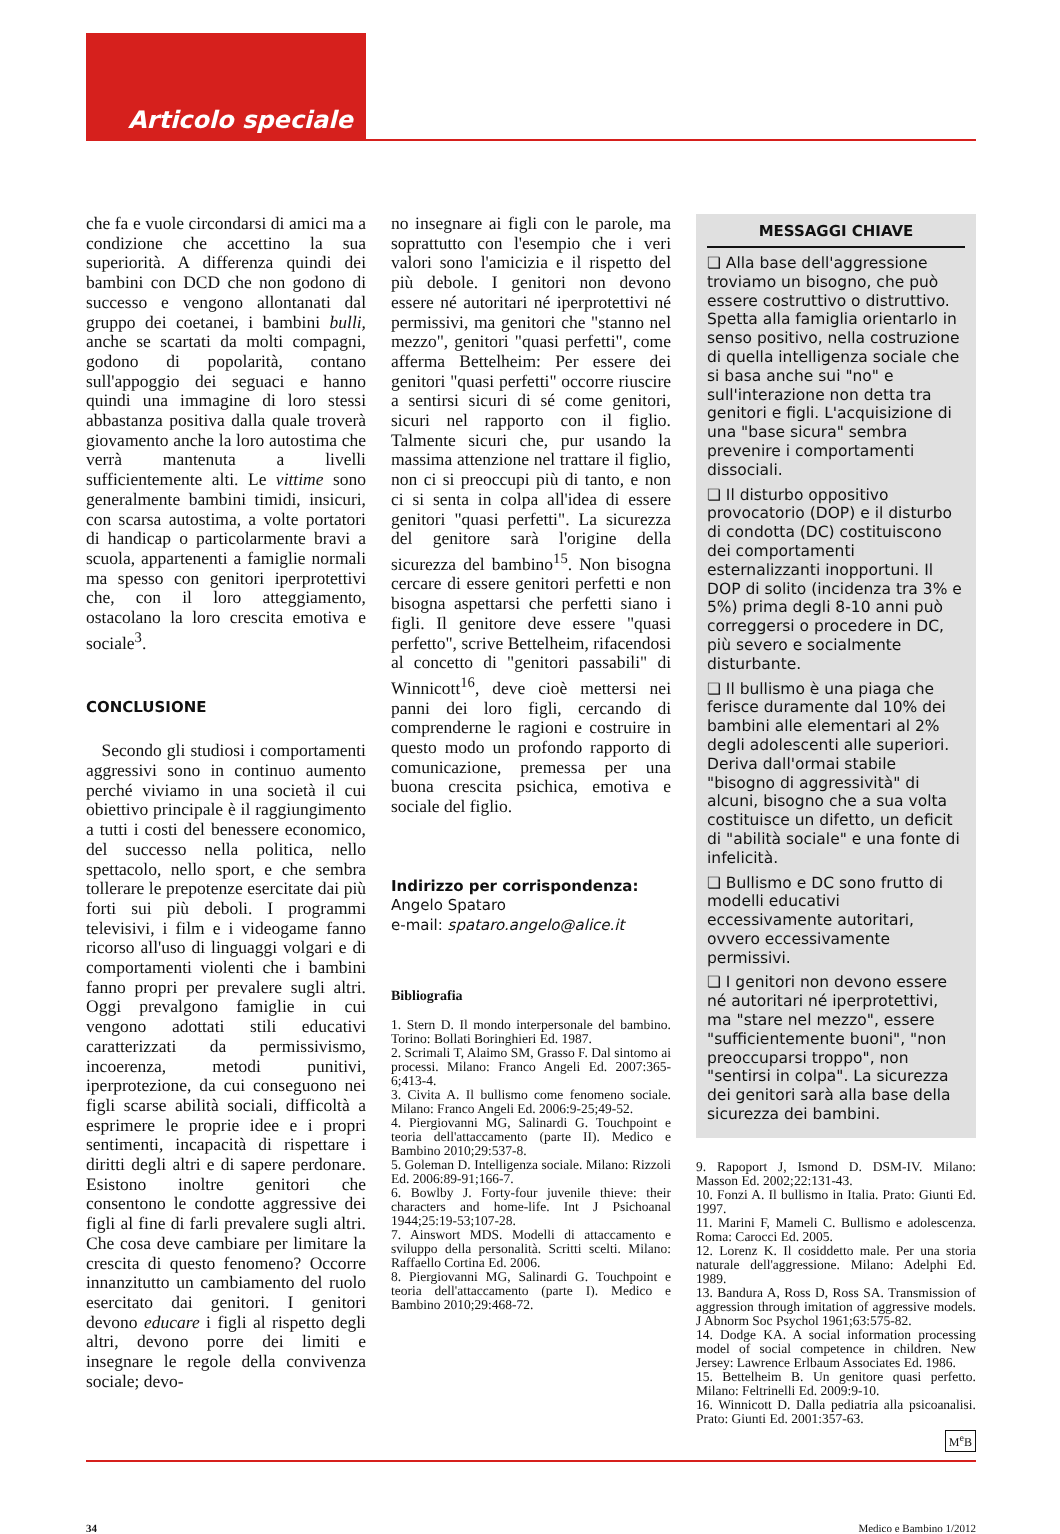Articolo speciale
che fa e vuole circondarsi di amici ma a condizione che accettino la sua superiorità. A differenza quindi dei bambini con DCD che non godono di successo e vengono allontanati dal gruppo dei coetanei, i bambini bulli, anche se scartati da molti compagni, godono di popolarità, contano sull'appoggio dei seguaci e hanno quindi una immagine di loro stessi abbastanza positiva dalla quale troverà giovamento anche la loro autostima che verrà mantenuta a livelli sufficientemente alti. Le vittime sono generalmente bambini timidi, insicuri, con scarsa autostima, a volte portatori di handicap o particolarmente bravi a scuola, appartenenti a famiglie normali ma spesso con genitori iperprotettivi che, con il loro atteggiamento, ostacolano la loro crescita emotiva e sociale<sup>3</sup>.
CONCLUSIONE
Secondo gli studiosi i comportamenti aggressivi sono in continuo aumento perché viviamo in una società il cui obiettivo principale è il raggiungimento a tutti i costi del benessere economico, del successo nella politica, nello spettacolo, nello sport, e che sembra tollerare le prepotenze esercitate dai più forti sui più deboli. I programmi televisivi, i film e i videogame fanno ricorso all'uso di linguaggi volgari e di comportamenti violenti che i bambini fanno propri per prevalere sugli altri. Oggi prevalgono famiglie in cui vengono adottati stili educativi caratterizzati da permissivismo, incoerenza, metodi punitivi, iperprotezione, da cui conseguono nei figli scarse abilità sociali, difficoltà a esprimere le proprie idee e i propri sentimenti, incapacità di rispettare i diritti degli altri e di sapere perdonare. Esistono inoltre genitori che consentono le condotte aggressive dei figli al fine di farli prevalere sugli altri. Che cosa deve cambiare per limitare la crescita di questo fenomeno? Occorre innanzitutto un cambiamento del ruolo esercitato dai genitori. I genitori devono educare i figli al rispetto degli altri, devono porre dei limiti e insegnare le regole della convivenza sociale; devo-
no insegnare ai figli con le parole, ma soprattutto con l'esempio che i veri valori sono l'amicizia e il rispetto del più debole. I genitori non devono essere né autoritari né iperprotettivi né permissivi, ma genitori che "stanno nel mezzo", genitori "quasi perfetti", come afferma Bettelheim: Per essere dei genitori "quasi perfetti" occorre riuscire a sentirsi sicuri di sé come genitori, sicuri nel rapporto con il figlio. Talmente sicuri che, pur usando la massima attenzione nel trattare il figlio, non ci si preoccupi più di tanto, e non ci si senta in colpa all'idea di essere genitori "quasi perfetti". La sicurezza del genitore sarà l'origine della sicurezza del bambino<sup>15</sup>. Non bisogna cercare di essere genitori perfetti e non bisogna aspettarsi che perfetti siano i figli. Il genitore deve essere "quasi perfetto", scrive Bettelheim, rifacendosi al concetto di "genitori passabili" di Winnicott<sup>16</sup>, deve cioè mettersi nei panni dei loro figli, cercando di comprenderne le ragioni e costruire in questo modo un profondo rapporto di comunicazione, premessa per una buona crescita psichica, emotiva e sociale del figlio.
Indirizzo per corrispondenza:
Angelo Spataro
e-mail: spataro.angelo@alice.it
Bibliografia
1. Stern D. Il mondo interpersonale del bambino. Torino: Bollati Boringhieri Ed. 1987.
2. Scrimali T, Alaimo SM, Grasso F. Dal sintomo ai processi. Milano: Franco Angeli Ed. 2007:365-6;413-4.
3. Civita A. Il bullismo come fenomeno sociale. Milano: Franco Angeli Ed. 2006:9-25;49-52.
4. Piergiovanni MG, Salinardi G. Touchpoint e teoria dell'attaccamento (parte II). Medico e Bambino 2010;29:537-8.
5. Goleman D. Intelligenza sociale. Milano: Rizzoli Ed. 2006:89-91;166-7.
6. Bowlby J. Forty-four juvenile thieve: their characters and home-life. Int J Psichoanal 1944;25:19-53;107-28.
7. Ainswort MDS. Modelli di attaccamento e sviluppo della personalità. Scritti scelti. Milano: Raffaello Cortina Ed. 2006.
8. Piergiovanni MG, Salinardi G. Touchpoint e teoria dell'attaccamento (parte I). Medico e Bambino 2010;29:468-72.
MESSAGGI CHIAVE
❏ Alla base dell'aggressione troviamo un bisogno, che può essere costruttivo o distruttivo. Spetta alla famiglia orientarlo in senso positivo, nella costruzione di quella intelligenza sociale che si basa anche sui "no" e sull'interazione non detta tra genitori e figli. L'acquisizione di una "base sicura" sembra prevenire i comportamenti dissociali.
❏ Il disturbo oppositivo provocatorio (DOP) e il disturbo di condotta (DC) costituiscono dei comportamenti esternalizzanti inopportuni. Il DOP di solito (incidenza tra 3% e 5%) prima degli 8-10 anni può correggersi o procedere in DC, più severo e socialmente disturbante.
❏ Il bullismo è una piaga che ferisce duramente dal 10% dei bambini alle elementari al 2% degli adolescenti alle superiori. Deriva dall'ormai stabile "bisogno di aggressività" di alcuni, bisogno che a sua volta costituisce un difetto, un deficit di "abilità sociale" e una fonte di infelicità.
❏ Bullismo e DC sono frutto di modelli educativi eccessivamente autoritari, ovvero eccessivamente permissivi.
❏ I genitori non devono essere né autoritari né iperprotettivi, ma "stare nel mezzo", essere "sufficientemente buoni", "non preoccuparsi troppo", non "sentirsi in colpa". La sicurezza dei genitori sarà alla base della sicurezza dei bambini.
9. Rapoport J, Ismond D. DSM-IV. Milano: Masson Ed. 2002;22:131-43.
10. Fonzi A. Il bullismo in Italia. Prato: Giunti Ed. 1997.
11. Marini F, Mameli C. Bullismo e adolescenza. Roma: Carocci Ed. 2005.
12. Lorenz K. Il cosiddetto male. Per una storia naturale dell'aggressione. Milano: Adelphi Ed. 1989.
13. Bandura A, Ross D, Ross SA. Transmission of aggression through imitation of aggressive models. J Abnorm Soc Psychol 1961;63:575-82.
14. Dodge KA. A social information processing model of social competence in children. New Jersey: Lawrence Erlbaum Associates Ed. 1986.
15. Bettelheim B. Un genitore quasi perfetto. Milano: Feltrinelli Ed. 2009:9-10.
16. Winnicott D. Dalla pediatria alla psicoanalisi. Prato: Giunti Ed. 2001:357-63.
M<sup>e</sup>B
34 Medico e Bambino 1/2012